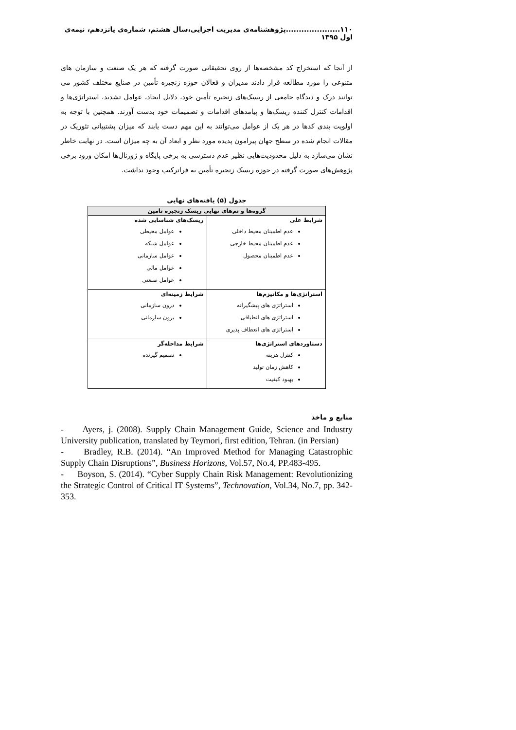۱۱۰.....................پژوهشنامه‌ی مدیریت اجرایی،سال هشتم، شماره‌ی پانزدهم، نیمه‌ی اول ۱۳۹۵
از آنجا که استخراج کد مشخصه‌ها از روی تحقیقاتی صورت گرفته که هر یک صنعت و سازمان های متنوعی را مورد مطالعه قرار دادند مدیران و فعالان حوزه زنجیره تأمین در صنایع مختلف کشور می توانند درک و دیدگاه جامعی از ریسک‌های زنجیره تأمین خود، دلایل ایجاد، عوامل تشدید، استراتژی‌ها و اقدامات کنترل کننده ریسک‌ها و پیامدهای اقدامات و تصمیمات خود بدست آورند. همچنین با توجه به اولویت بندی کدها در هر یک از عوامل می‌توانند به این مهم دست یابند که میزان پشتیبانی تئوریک در مقالات انجام شده در سطح جهان پیرامون پدیده مورد نظر و ابعاد آن به چه میزان است. در نهایت خاطر نشان می‌سازد به دلیل محدودیت‌هایی نظیر عدم دسترسی به برخی پایگاه و ژورنال‌ها امکان ورود برخی پژوهش‌های صورت گرفته در حوزه ریسک زنجیره تأمین به فراترکیب وجود نداشت.
جدول (۵) یافته‌های نهایی
| گروه‌ها و تم‌های نهایی ریسک زنجیره تامین | |
| --- | --- |
| شرایط علی عدم اطمینان محیط داخلی عدم اطمینان محیط خارجی عدم اطمینان محصول | ریسک‌های شناسایی شده عوامل محیطی عوامل شبکه عوامل سازمانی عوامل مالی عوامل صنعتی |
| استراتژی‌ها و مکانیزم‌ها استراتژی های پیشگیرانه استراتژی های انطباقی استراتژی های انعطاف پذیری | شرایط زمینه‌ای درون سازمانی برون سازمانی |
| دستاوردهای استراتژی‌ها کنترل هزینه کاهش زمان تولید بهبود کیفیت | شرایط مداخله‌گر تصمیم گیرنده |
منابع و ماخذ
- Ayers, j. (2008). Supply Chain Management Guide, Science and Industry University publication, translated by Teymori, first edition, Tehran. (in Persian)
- Bradley, R.B. (2014). “An Improved Method for Managing Catastrophic Supply Chain Disruptions”, Business Horizons, Vol.57, No.4, PP.483-495.
- Boyson, S. (2014). “Cyber Supply Chain Risk Management: Revolutionizing the Strategic Control of Critical IT Systems”, Technovation, Vol.34, No.7, pp. 342-353.